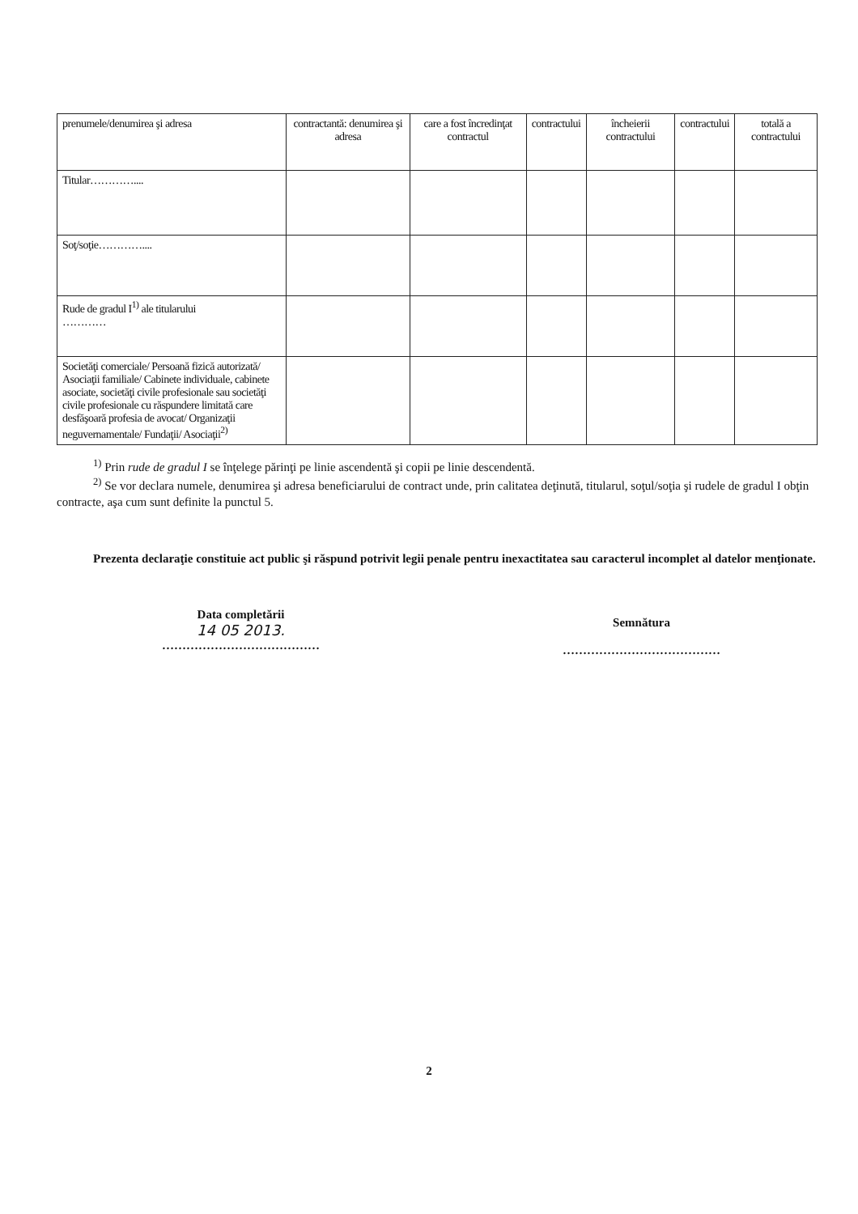| prenumele/denumirea şi adresa | contractantă: denumirea şi adresa | care a fost încredinţat contractul | contractului | încheierii contractului | contractului | totală a contractului |
| Titular………….... | | | | | | |
| Soţ/soţie………….... | | | | | | |
| Rude de gradul I<sup>1)</sup> ale titularului ………… | | | | | | |
| Societăţi comerciale/ Persoană fizică autorizată/ Asociaţii familiale/ Cabinete individuale, cabinete asociate, societăţi civile profesionale sau societăţi civile profesionale cu răspundere limitată care desfăşoară profesia de avocat/ Organizaţii neguvernamentale/ Fundaţii/ Asociaţii<sup>2)</sup> | | | | | | |
<sup>1)</sup> Prin rude de gradul I se înţelege părinţi pe linie ascendentă şi copii pe linie descendentă.
<sup>2)</sup> Se vor declara numele, denumirea şi adresa beneficiarului de contract unde, prin calitatea deţinută, titularul, soţul/soţia şi rudele de gradul I obţin contracte, aşa cum sunt definite la punctul 5.
Prezenta declaraţie constituie act public şi răspund potrivit legii penale pentru inexactitatea sau caracterul incomplet al datelor menţionate.
Data completării
14 05 2013.
…………………………………
Semnătura
…………………………………
2